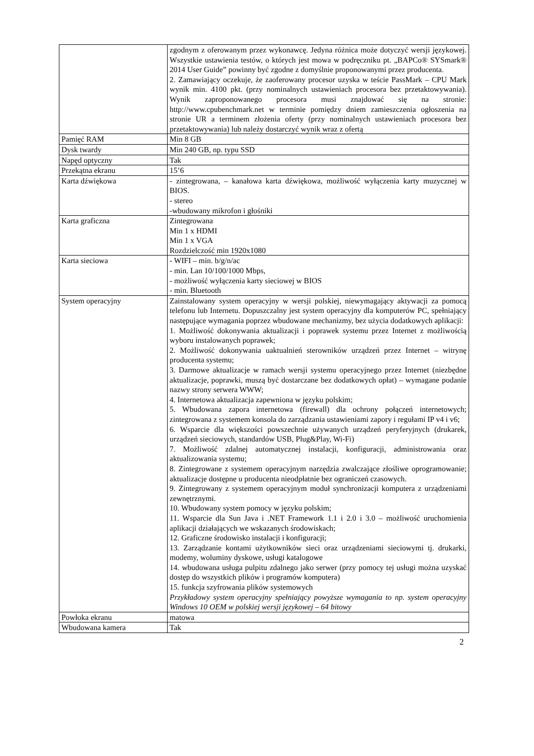| | zgodnym z oferowanym przez wykonawcę. Jedyna różnica może dotyczyć wersji językowej. Wszystkie ustawienia testów, o których jest mowa w podręczniku pt. „BAPCo® SYSmark® 2014 User Guide” powinny być zgodne z domyślnie proponowanymi przez producenta. 2. Zamawiający oczekuje, że zaoferowany procesor uzyska w teście PassMark – CPU Mark wynik min. 4100 pkt. (przy nominalnych ustawieniach procesora bez przetaktowywania). Wynik zaproponowanego procesora musi znajdować się na stronie: http://www.cpubenchmark.net w terminie pomiędzy dniem zamieszczenia ogłoszenia na stronie UR a terminem złożenia oferty (przy nominalnych ustawieniach procesora bez przetaktowywania) lub należy dostarczyć wynik wraz z ofertą |
| Pamięć RAM | Min 8 GB |
| Dysk twardy | Min 240 GB, np. typu SSD |
| Napęd optyczny | Tak |
| Przekątna ekranu | 15’6 |
| Karta dźwiękowa | - zintegrowana, – kanałowa karta dźwiękowa, możliwość wyłączenia karty muzycznej w BIOS. - stereo -wbudowany mikrofon i głośniki |
| Karta graficzna | Zintegrowana Min 1 x HDMI Min 1 x VGA Rozdzielczość min 1920x1080 |
| Karta sieciowa | - WIFI – min. b/g/n/ac - min. Lan 10/100/1000 Mbps, - możliwość wyłączenia karty sieciowej w BIOS - min. Bluetooth |
| System operacyjny | Zainstalowany system operacyjny w wersji polskiej, niewymagający aktywacji za pomocą telefonu lub Internetu. Dopuszczalny jest system operacyjny dla komputerów PC, spełniający następujące wymagania poprzez wbudowane mechanizmy, bez użycia dodatkowych aplikacji: 1. Możliwość dokonywania aktualizacji i poprawek systemu przez Internet z możliwością wyboru instalowanych poprawek; 2. Możliwość dokonywania uaktualnień sterowników urządzeń przez Internet – witrynę producenta systemu; 3. Darmowe aktualizacje w ramach wersji systemu operacyjnego przez Internet (niezbędne aktualizacje, poprawki, muszą być dostarczane bez dodatkowych opłat) – wymagane podanie nazwy strony serwera WWW; 4. Internetowa aktualizacja zapewniona w języku polskim; 5. Wbudowana zapora internetowa (firewall) dla ochrony połączeń internetowych; zintegrowana z systemem konsola do zarządzania ustawieniami zapory i regułami IP v4 i v6; 6. Wsparcie dla większości powszechnie używanych urządzeń peryferyjnych (drukarek, urządzeń sieciowych, standardów USB, Plug&Play, Wi-Fi) 7. Możliwość zdalnej automatycznej instalacji, konfiguracji, administrowania oraz aktualizowania systemu; 8. Zintegrowane z systemem operacyjnym narzędzia zwalczające złośliwe oprogramowanie; aktualizacje dostępne u producenta nieodpłatnie bez ograniczeń czasowych. 9. Zintegrowany z systemem operacyjnym moduł synchronizacji komputera z urządzeniami zewnętrznymi. 10. Wbudowany system pomocy w języku polskim; 11. Wsparcie dla Sun Java i .NET Framework 1.1 i 2.0 i 3.0 – możliwość uruchomienia aplikacji działających we wskazanych środowiskach; 12. Graficzne środowisko instalacji i konfiguracji; 13. Zarządzanie kontami użytkowników sieci oraz urządzeniami sieciowymi tj. drukarki, modemy, woluminy dyskowe, usługi katalogowe 14. wbudowana usługa pulpitu zdalnego jako serwer (przy pomocy tej usługi można uzyskać dostęp do wszystkich plików i programów komputera) 15. funkcja szyfrowania plików systemowych Przykładowy system operacyjny spełniający powyższe wymagania to np. system operacyjny Windows 10 OEM w polskiej wersji językowej – 64 bitowy |
| Powłoka ekranu | matowa |
| Wbudowana kamera | Tak |
2